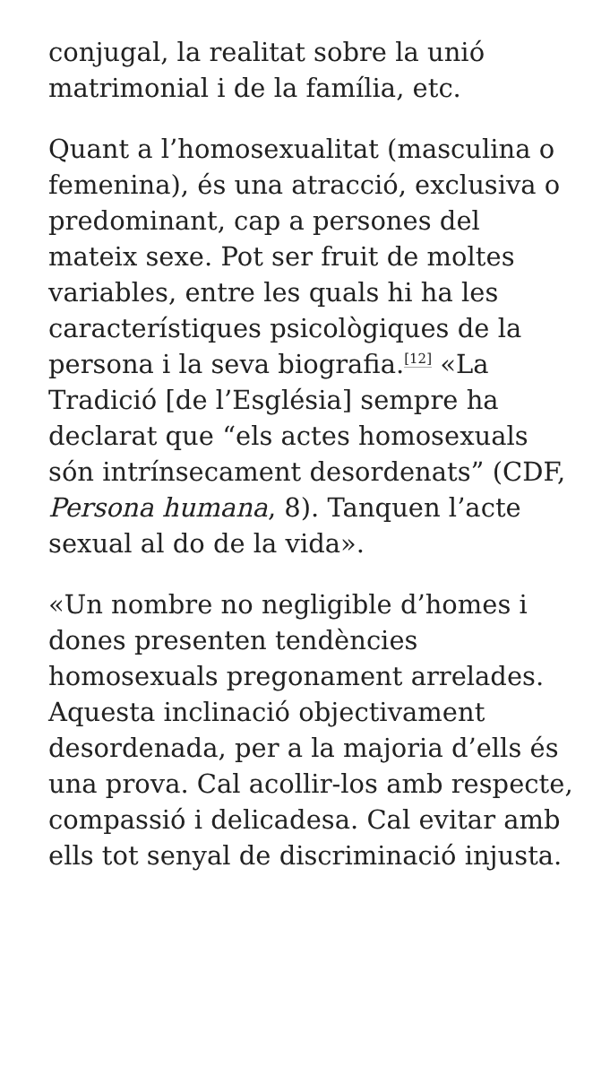conjugal, la realitat sobre la unió matrimonial i de la família, etc.
Quant a l’homosexualitat (masculina o femenina), és una atracció, exclusiva o predominant, cap a persones del mateix sexe. Pot ser fruit de moltes variables, entre les quals hi ha les característiques psicològiques de la persona i la seva biografia.<sup>[12]</sup> «La Tradició [de l’Església] sempre ha declarat que “els actes homosexuals són intrínsecament desordenats” (CDF, Persona humana, 8). Tanquen l’acte sexual al do de la vida».
«Un nombre no negligible d’homes i dones presenten tendències homosexuals pregonament arrelades. Aquesta inclinació objectivament desordenada, per a la majoria d’ells és una prova. Cal acollir-los amb respecte, compassió i delicadesa. Cal evitar amb ells tot senyal de discriminació injusta.